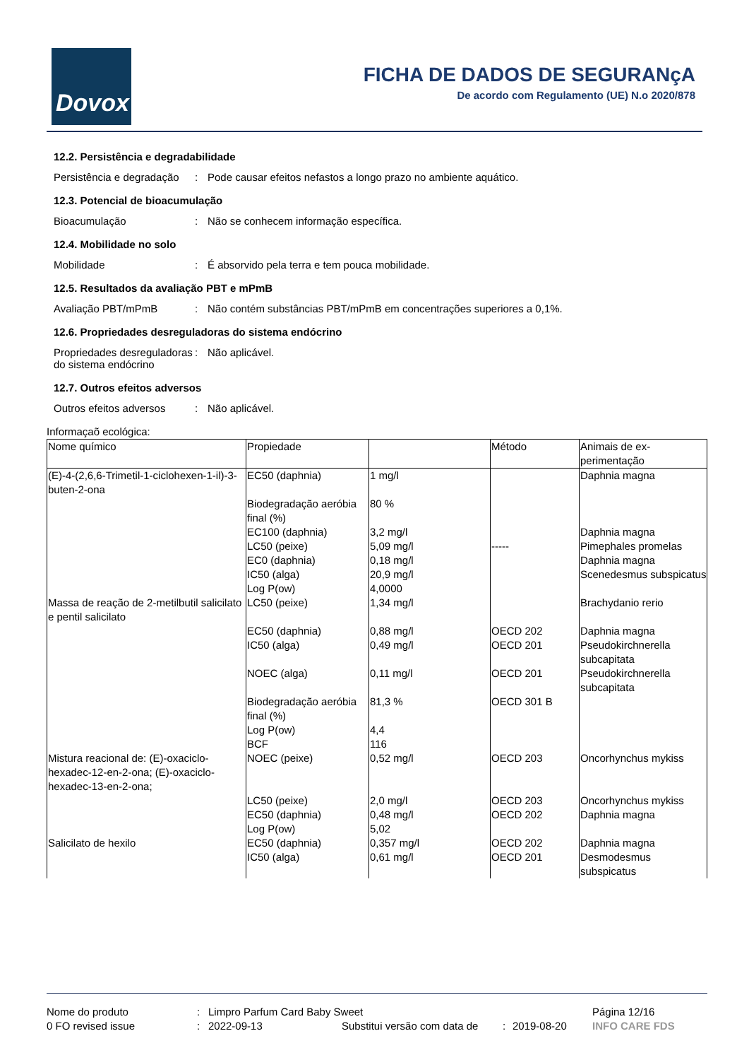Dovox
FICHA DE DADOS DE SEGURANçA
De acordo com Regulamento (UE) N.o 2020/878
12.2. Persistência e degradabilidade
Persistência e degradação
: Pode causar efeitos nefastos a longo prazo no ambiente aquático.
12.3. Potencial de bioacumulação
Bioacumulação : Não se conhecem informação específica.
12.4. Mobilidade no solo
Mobilidade : É absorvido pela terra e tem pouca mobilidade.
12.5. Resultados da avaliação PBT e mPmB
Avaliação PBT/mPmB : Não contém substâncias PBT/mPmB em concentrações superiores a 0,1%.
12.6. Propriedades desreguladoras do sistema endócrino
Propriedades desreguladoras do sistema endócrino
: Não aplicável.
12.7. Outros efeitos adversos
Outros efeitos adversos
: Não aplicável.
Informaçaõ ecológica:
| Nome químico | Propiedade | | Método | Animais de ex- perimentação |
| --- | --- | --- | --- | --- |
| (E)-4-(2,6,6-Trimetil-1-ciclohexen-1-il)-3-buten-2-ona | EC50 (daphnia) | 1 mg/l | | Daphnia magna |
| | Biodegradação aeróbia final (%) | 80 % | | |
| | EC100 (daphnia) | 3,2 mg/l | | Daphnia magna |
| | LC50 (peixe) | 5,09 mg/l | ----- | Pimephales promelas |
| | EC0 (daphnia) | 0,18 mg/l | | Daphnia magna |
| | IC50 (alga) | 20,9 mg/l | | Scenedesmus subspicatus |
| | Log P(ow) | 4,0000 | | |
| Massa de reação de 2-metilbutil salicilato e pentil salicilato | LC50 (peixe) | 1,34 mg/l | | Brachydanio rerio |
| | EC50 (daphnia) | 0,88 mg/l | OECD 202 | Daphnia magna |
| | IC50 (alga) | 0,49 mg/l | OECD 201 | Pseudokirchnerella subcapitata |
| | NOEC (alga) | 0,11 mg/l | OECD 201 | Pseudokirchnerella subcapitata |
| | Biodegradação aeróbia final (%) | 81,3 % | OECD 301 B | |
| | Log P(ow) | 4,4 | | |
| | BCF | 116 | | |
| Mistura reacional de: (E)-oxaciclo-hexadec-12-en-2-ona; (E)-oxaciclo-hexadec-13-en-2-ona; | NOEC (peixe) | 0,52 mg/l | OECD 203 | Oncorhynchus mykiss |
| | LC50 (peixe) | 2,0 mg/l | OECD 203 | Oncorhynchus mykiss |
| | EC50 (daphnia) | 0,48 mg/l | OECD 202 | Daphnia magna |
| | Log P(ow) | 5,02 | | |
| Salicilato de hexilo | EC50 (daphnia) | 0,357 mg/l | OECD 202 | Daphnia magna |
| | IC50 (alga) | 0,61 mg/l | OECD 201 | Desmodesmus subspicatus |
Nome do produto: Limpro Parfum Card Baby Sweet Página 12/16
0 FO revised issue: 2022-09-13 Substitui versão com data de: 2019-08-20 INFO CARE FDS